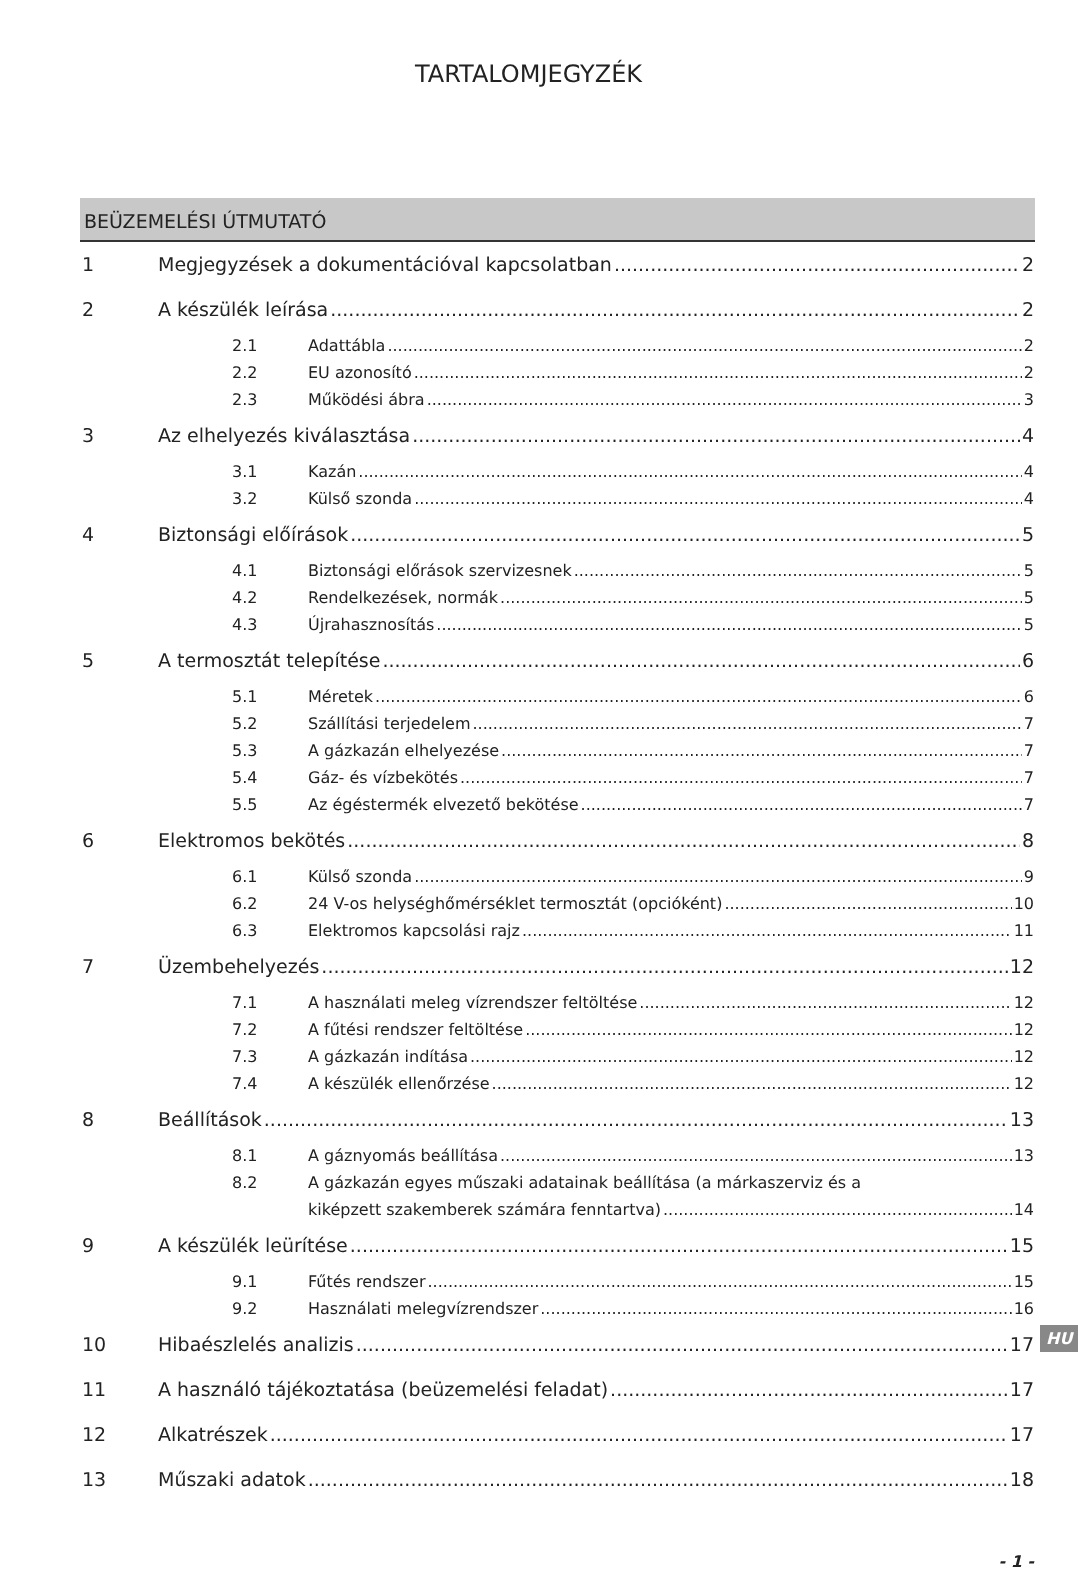TARTALOMJEGYZÉK
BEÜZEMELÉSI ÚTMUTATÓ
1 Megjegyzések a dokumentációval kapcsolatban 2
2 A készülék leírása 2
2.1 Adattábla 2
2.2 EU azonosító 2
2.3 Működési ábra 3
3 Az elhelyezés kiválasztása 4
3.1 Kazán 4
3.2 Külső szonda 4
4 Biztonsági előírások 5
4.1 Biztonsági előrások szervizesnek 5
4.2 Rendelkezések, normák 5
4.3 Újrahasznosítás 5
5 A termosztát telepítése 6
5.1 Méretek 6
5.2 Szállítási terjedelem 7
5.3 A gázkazán elhelyezése 7
5.4 Gáz- és vízbekötés 7
5.5 Az égéstermék elvezető bekötése 7
6 Elektromos bekötés 8
6.1 Külső szonda 9
6.2 24 V-os helységhőmérséklet termosztát (opcióként) 10
6.3 Elektromos kapcsolási rajz 11
7 Üzembehelyezés 12
7.1 A használati meleg vízrendszer feltöltése 12
7.2 A fűtési rendszer feltöltése 12
7.3 A gázkazán indítása 12
7.4 A készülék ellenőrzése 12
8 Beállítások 13
8.1 A gáznyomás beállítása 13
8.2 A gázkazán egyes műszaki adatainak beállítása (a márkaszerviz és a
kiképzett szakemberek számára fenntartva) 14
9 A készülék leürítése 15
9.1 Fűtés rendszer 15
9.2 Használati melegvízrendszer 16
10 Hibaészlelés analizis 17
11 A használó tájékoztatása (beüzemelési feladat) 17
12 Alkatrészek 17
13 Műszaki adatok 18
- 1 -
HU